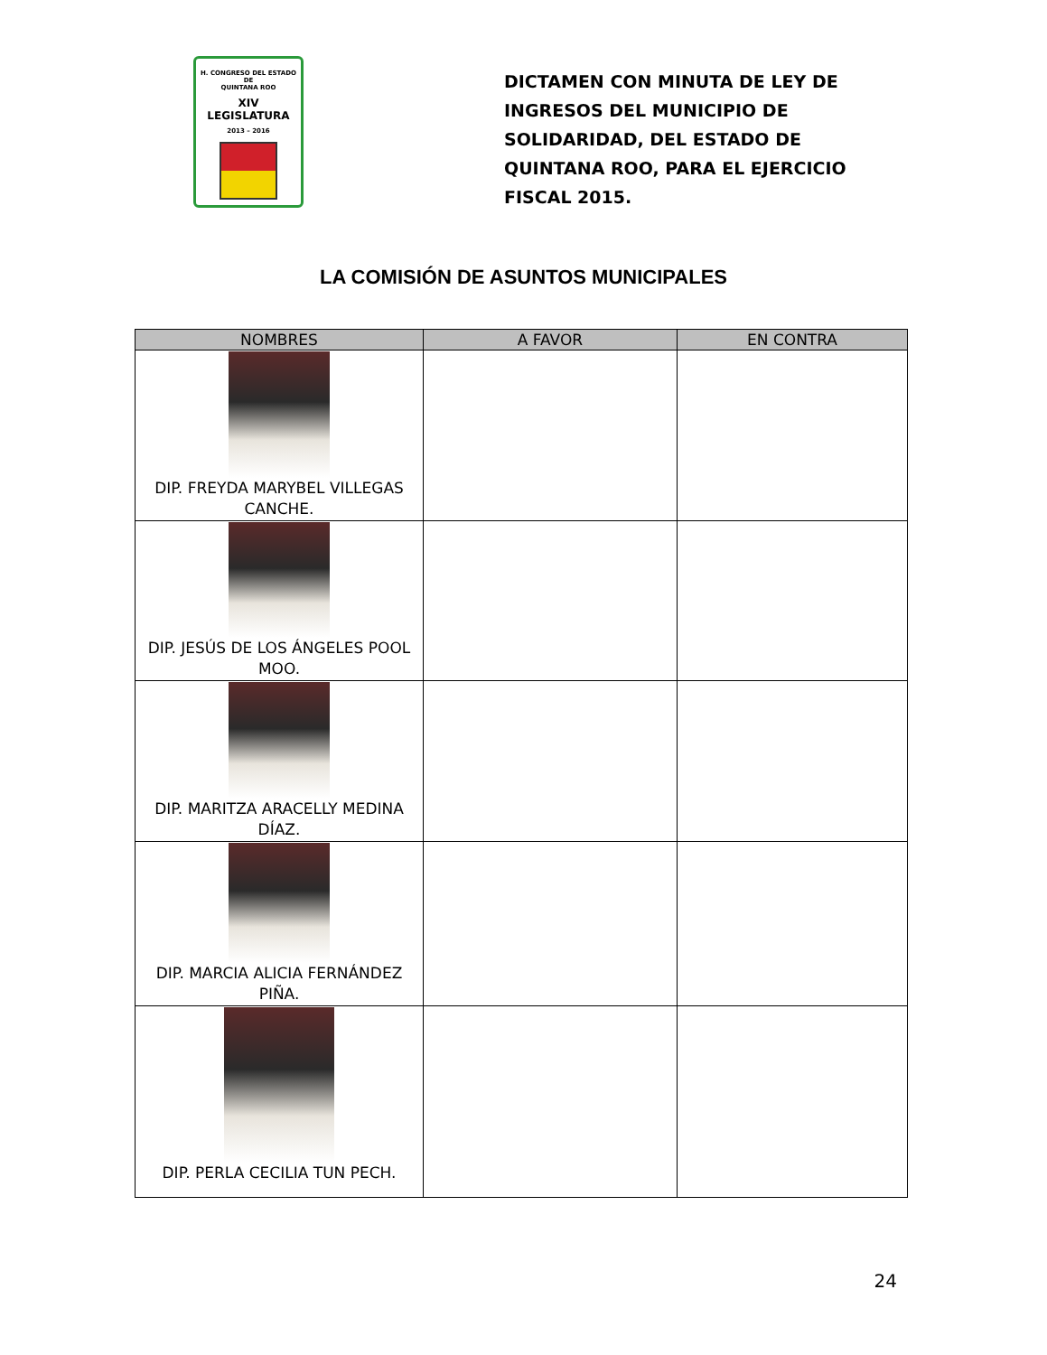H. CONGRESO DEL ESTADO
DE
QUINTANA ROO
XIV LEGISLATURA
2013 – 2016
DICTAMEN CON MINUTA DE LEY DE INGRESOS DEL MUNICIPIO DE SOLIDARIDAD, DEL ESTADO DE QUINTANA ROO, PARA EL EJERCICIO FISCAL 2015.
LA COMISIÓN DE ASUNTOS MUNICIPALES
| NOMBRES | A FAVOR | EN CONTRA |
| --- | --- | --- |
| DIP. FREYDA MARYBEL VILLEGAS CANCHE. | | |
| DIP. JESÚS DE LOS ÁNGELES POOL MOO. | | |
| DIP. MARITZA ARACELLY MEDINA DÍAZ. | | |
| DIP. MARCIA ALICIA FERNÁNDEZ PIÑA. | | |
| DIP. PERLA CECILIA TUN PECH. | | |
24